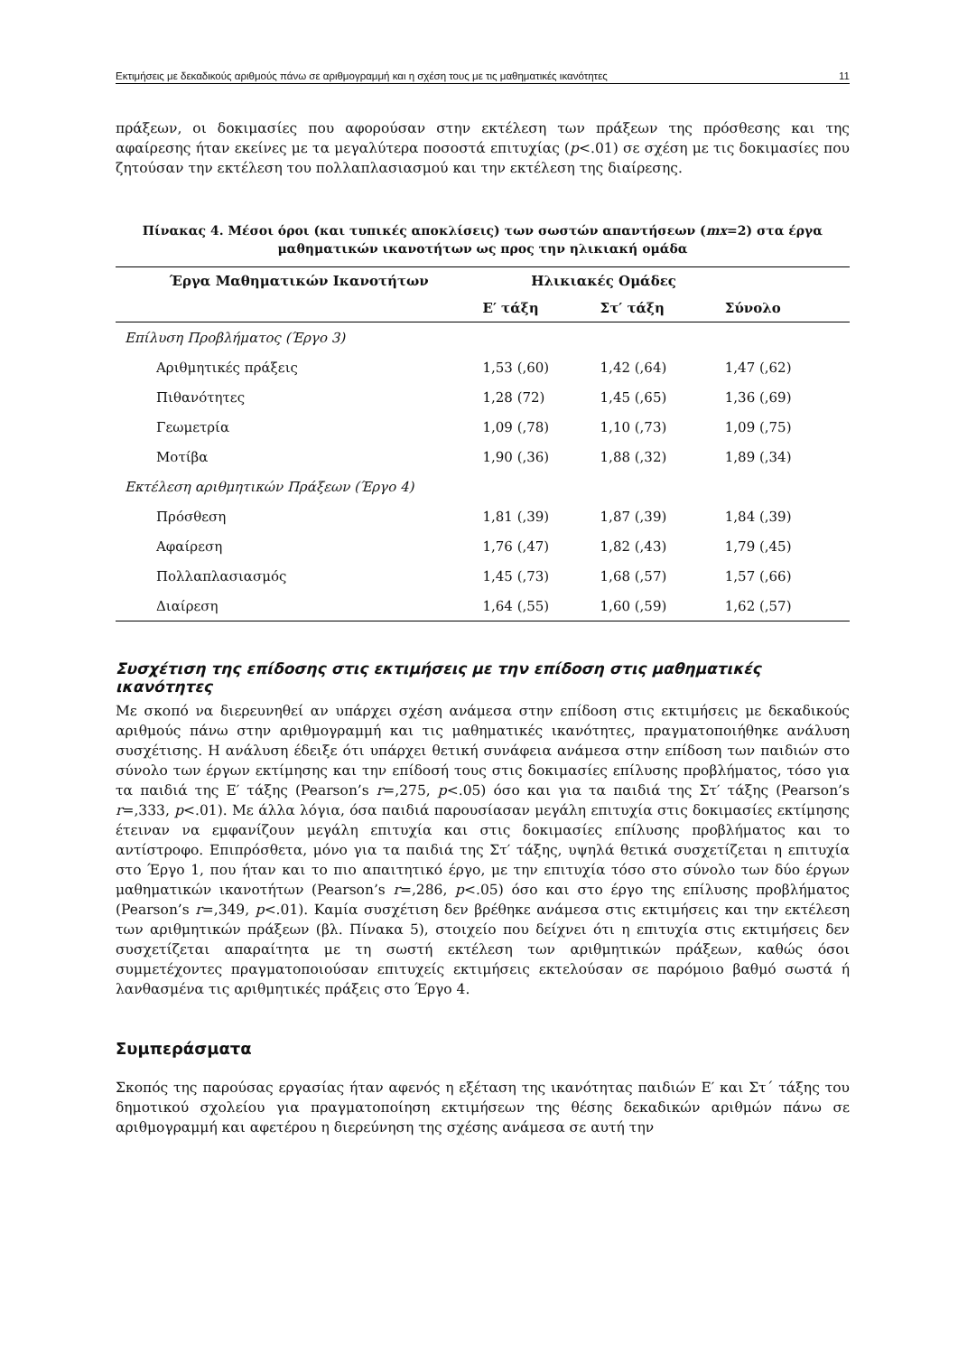Εκτιμήσεις με δεκαδικούς αριθμούς πάνω σε αριθμογραμμή και η σχέση τους με τις μαθηματικές ικανότητες 11
πράξεων, οι δοκιμασίες που αφορούσαν στην εκτέλεση των πράξεων της πρόσθεσης και της αφαίρεσης ήταν εκείνες με τα μεγαλύτερα ποσοστά επιτυχίας (p<.01) σε σχέση με τις δοκιμασίες που ζητούσαν την εκτέλεση του πολλαπλασιασμού και την εκτέλεση της διαίρεσης.
Πίνακας 4. Μέσοι όροι (και τυπικές αποκλίσεις) των σωστών απαντήσεων (mx=2) στα έργα
μαθηματικών ικανοτήτων ως προς την ηλικιακή ομάδα
| Έργα Μαθηματικών Ικανοτήτων | Ηλικιακές Ομάδες | | |
| --- | --- | --- | --- |
| | Ε′ τάξη | Στ′ τάξη | Σύνολο |
| Επίλυση Προβλήματος (Έργο 3) | | | |
| Αριθμητικές πράξεις | 1,53 (,60) | 1,42 (,64) | 1,47 (,62) |
| Πιθανότητες | 1,28 (72) | 1,45 (,65) | 1,36 (,69) |
| Γεωμετρία | 1,09 (,78) | 1,10 (,73) | 1,09 (,75) |
| Μοτίβα | 1,90 (,36) | 1,88 (,32) | 1,89 (,34) |
| Εκτέλεση αριθμητικών Πράξεων (Έργο 4) | | | |
| Πρόσθεση | 1,81 (,39) | 1,87 (,39) | 1,84 (,39) |
| Αφαίρεση | 1,76 (,47) | 1,82 (,43) | 1,79 (,45) |
| Πολλαπλασιασμός | 1,45 (,73) | 1,68 (,57) | 1,57 (,66) |
| Διαίρεση | 1,64 (,55) | 1,60 (,59) | 1,62 (,57) |
Συσχέτιση της επίδοσης στις εκτιμήσεις με την επίδοση στις μαθηματικές ικανότητες
Με σκοπό να διερευνηθεί αν υπάρχει σχέση ανάμεσα στην επίδοση στις εκτιμήσεις με δεκαδικούς αριθμούς πάνω στην αριθμογραμμή και τις μαθηματικές ικανότητες, πραγματοποιήθηκε ανάλυση συσχέτισης. Η ανάλυση έδειξε ότι υπάρχει θετική συνάφεια ανάμεσα στην επίδοση των παιδιών στο σύνολο των έργων εκτίμησης και την επίδοσή τους στις δοκιμασίες επίλυσης προβλήματος, τόσο για τα παιδιά της Ε′ τάξης (Pearson’s r=,275, p<.05) όσο και για τα παιδιά της Στ′ τάξης (Pearson’s r=,333, p<.01). Με άλλα λόγια, όσα παιδιά παρουσίασαν μεγάλη επιτυχία στις δοκιμασίες εκτίμησης έτειναν να εμφανίζουν μεγάλη επιτυχία και στις δοκιμασίες επίλυσης προβλήματος και το αντίστροφο. Επιπρόσθετα, μόνο για τα παιδιά της Στ′ τάξης, υψηλά θετικά συσχετίζεται η επιτυχία στο Έργο 1, που ήταν και το πιο απαιτητικό έργο, με την επιτυχία τόσο στο σύνολο των δύο έργων μαθηματικών ικανοτήτων (Pearson’s r=,286, p<.05) όσο και στο έργο της επίλυσης προβλήματος (Pearson’s r=,349, p<.01). Καμία συσχέτιση δεν βρέθηκε ανάμεσα στις εκτιμήσεις και την εκτέλεση των αριθμητικών πράξεων (βλ. Πίνακα 5), στοιχείο που δείχνει ότι η επιτυχία στις εκτιμήσεις δεν συσχετίζεται απαραίτητα με τη σωστή εκτέλεση των αριθμητικών πράξεων, καθώς όσοι συμμετέχοντες πραγματοποιούσαν επιτυχείς εκτιμήσεις εκτελούσαν σε παρόμοιο βαθμό σωστά ή λανθασμένα τις αριθμητικές πράξεις στο Έργο 4.
Συμπεράσματα
Σκοπός της παρούσας εργασίας ήταν αφενός η εξέταση της ικανότητας παιδιών Ε′ και Στ΄ τάξης του δημοτικού σχολείου για πραγματοποίηση εκτιμήσεων της θέσης δεκαδικών αριθμών πάνω σε αριθμογραμμή και αφετέρου η διερεύνηση της σχέσης ανάμεσα σε αυτή την